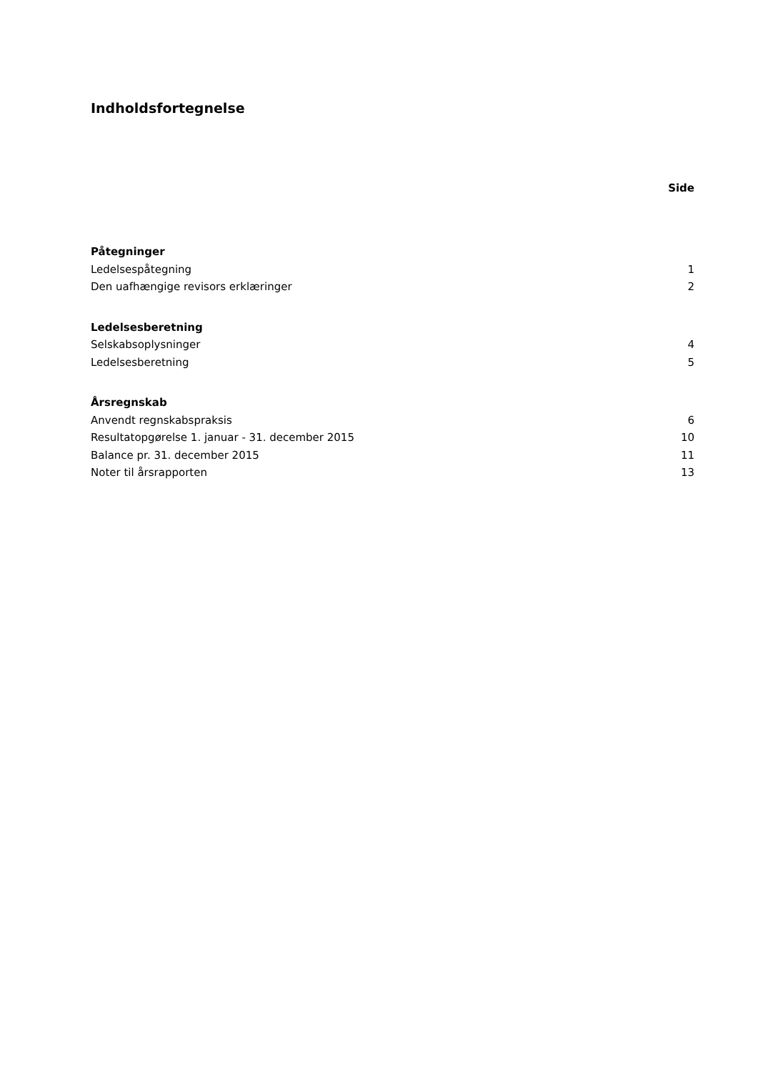Indholdsfortegnelse
Side
| Påtegninger | |
| --- | --- |
| Ledelsespåtegning | 1 |
| Den uafhængige revisors erklæringer | 2 |
| Ledelsesberetning | |
| Selskabsoplysninger | 4 |
| Ledelsesberetning | 5 |
| Årsregnskab | |
| Anvendt regnskabspraksis | 6 |
| Resultatopgørelse 1. januar - 31. december 2015 | 10 |
| Balance pr. 31. december 2015 | 11 |
| Noter til årsrapporten | 13 |